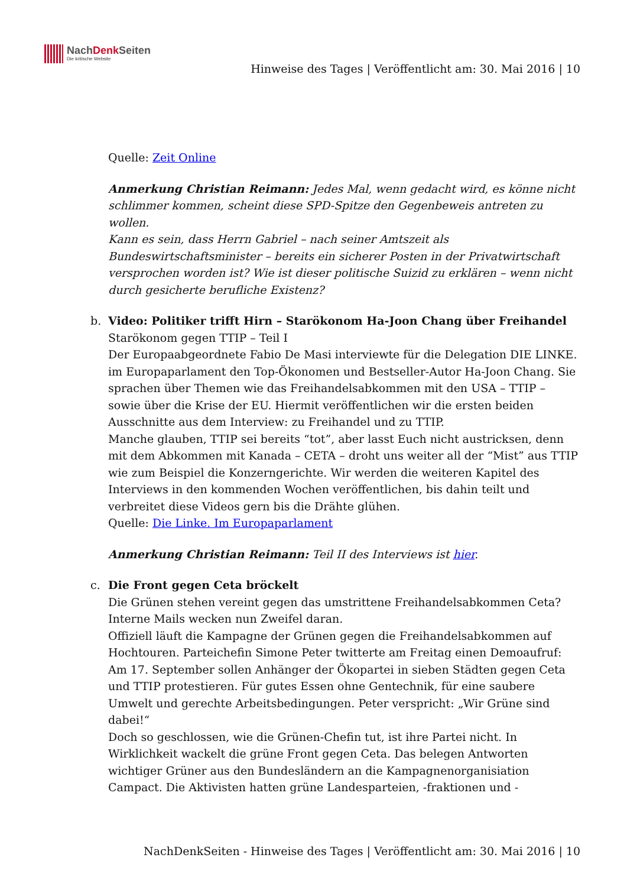NachDenk Seiten
Die kritische Website
Hinweise des Tages | Veröffentlicht am: 30. Mai 2016 | 10
Quelle: Zeit Online
Anmerkung Christian Reimann: Jedes Mal, wenn gedacht wird, es könne nicht schlimmer kommen, scheint diese SPD-Spitze den Gegenbeweis antreten zu wollen.
Kann es sein, dass Herrn Gabriel – nach seiner Amtszeit als Bundeswirtschaftsminister – bereits ein sicherer Posten in der Privatwirtschaft versprochen worden ist? Wie ist dieser politische Suizid zu erklären – wenn nicht durch gesicherte berufliche Existenz?
b. Video: Politiker trifft Hirn – Starökonom Ha-Joon Chang über Freihandel
Starökonom gegen TTIP – Teil I
Der Europaabgeordnete Fabio De Masi interviewte für die Delegation DIE LINKE. im Europaparlament den Top-Ökonomen und Bestseller-Autor Ha-Joon Chang. Sie sprachen über Themen wie das Freihandelsabkommen mit den USA – TTIP – sowie über die Krise der EU. Hiermit veröffentlichen wir die ersten beiden Ausschnitte aus dem Interview: zu Freihandel und zu TTIP.
Manche glauben, TTIP sei bereits “tot”, aber lasst Euch nicht austricksen, denn mit dem Abkommen mit Kanada – CETA – droht uns weiter all der “Mist” aus TTIP wie zum Beispiel die Konzerngerichte. Wir werden die weiteren Kapitel des Interviews in den kommenden Wochen veröffentlichen, bis dahin teilt und verbreitet diese Videos gern bis die Drähte glühen.
Quelle: Die Linke. Im Europaparlament
Anmerkung Christian Reimann: Teil II des Interviews ist hier.
c. Die Front gegen Ceta bröckelt
Die Grünen stehen vereint gegen das umstrittene Freihandelsabkommen Ceta? Interne Mails wecken nun Zweifel daran.
Offiziell läuft die Kampagne der Grünen gegen die Freihandelsabkommen auf Hochtouren. Parteichefin Simone Peter twitterte am Freitag einen Demoaufruf: Am 17. September sollen Anhänger der Ökopartei in sieben Städten gegen Ceta und TTIP protestieren. Für gutes Essen ohne Gentechnik, für eine saubere Umwelt und gerechte Arbeitsbedingungen. Peter verspricht: „Wir Grüne sind dabei!“
Doch so geschlossen, wie die Grünen-Chefin tut, ist ihre Partei nicht. In Wirklichkeit wackelt die grüne Front gegen Ceta. Das belegen Antworten wichtiger Grüner aus den Bundesländern an die Kampagnenorganisiation Campact. Die Aktivisten hatten grüne Landesparteien, -fraktionen und -
NachDenkSeiten - Hinweise des Tages | Veröffentlicht am: 30. Mai 2016 | 10